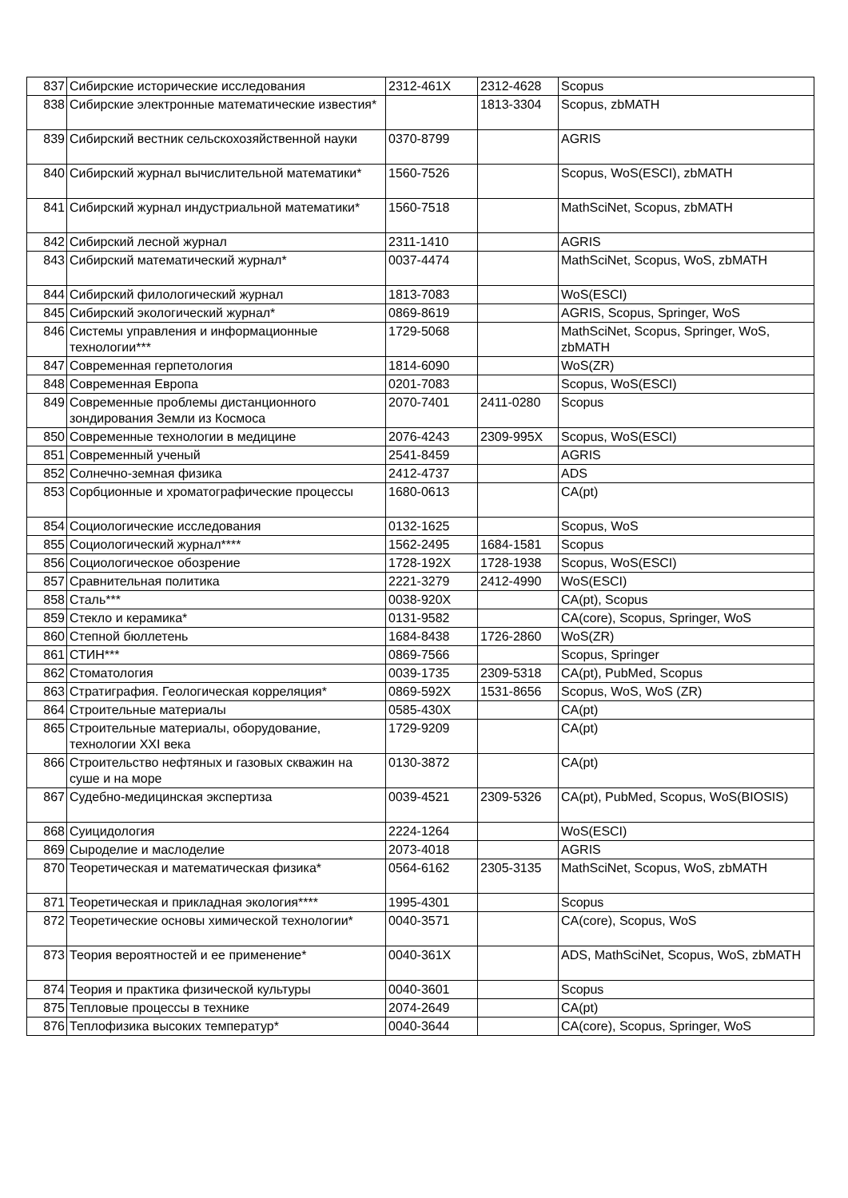| 837 | Сибирские исторические исследования | 2312-461X | 2312-4628 | Scopus |
| 838 | Сибирские электронные математические известия* | | 1813-3304 | Scopus, zbMATH |
| 839 | Сибирский вестник сельскохозяйственной науки | 0370-8799 | | AGRIS |
| 840 | Сибирский журнал вычислительной математики* | 1560-7526 | | Scopus, WoS(ESCI), zbMATH |
| 841 | Сибирский журнал индустриальной математики* | 1560-7518 | | MathSciNet, Scopus, zbMATH |
| 842 | Сибирский лесной журнал | 2311-1410 | | AGRIS |
| 843 | Сибирский математический журнал* | 0037-4474 | | MathSciNet, Scopus, WoS, zbMATH |
| 844 | Сибирский филологический журнал | 1813-7083 | | WoS(ESCI) |
| 845 | Сибирский экологический журнал* | 0869-8619 | | AGRIS, Scopus, Springer, WoS |
| 846 | Системы управления и информационные технологии*** | 1729-5068 | | MathSciNet, Scopus, Springer, WoS, zbMATH |
| 847 | Современная герпетология | 1814-6090 | | WoS(ZR) |
| 848 | Современная Европа | 0201-7083 | | Scopus, WoS(ESCI) |
| 849 | Современные проблемы дистанционного зондирования Земли из Космоса | 2070-7401 | 2411-0280 | Scopus |
| 850 | Современные технологии в медицине | 2076-4243 | 2309-995X | Scopus, WoS(ESCI) |
| 851 | Современный ученый | 2541-8459 | | AGRIS |
| 852 | Солнечно-земная физика | 2412-4737 | | ADS |
| 853 | Сорбционные и хроматографические процессы | 1680-0613 | | CA(pt) |
| 854 | Социологические исследования | 0132-1625 | | Scopus, WoS |
| 855 | Социологический журнал**** | 1562-2495 | 1684-1581 | Scopus |
| 856 | Социологическое обозрение | 1728-192X | 1728-1938 | Scopus, WoS(ESCI) |
| 857 | Сравнительная политика | 2221-3279 | 2412-4990 | WoS(ESCI) |
| 858 | Сталь*** | 0038-920X | | CA(pt), Scopus |
| 859 | Стекло и керамика* | 0131-9582 | | CA(core), Scopus, Springer, WoS |
| 860 | Степной бюллетень | 1684-8438 | 1726-2860 | WoS(ZR) |
| 861 | СТИН*** | 0869-7566 | | Scopus, Springer |
| 862 | Стоматология | 0039-1735 | 2309-5318 | CA(pt), PubMed, Scopus |
| 863 | Стратиграфия. Геологическая корреляция* | 0869-592X | 1531-8656 | Scopus, WoS, WoS (ZR) |
| 864 | Строительные материалы | 0585-430X | | CA(pt) |
| 865 | Строительные материалы, оборудование, технологии XXI века | 1729-9209 | | CA(pt) |
| 866 | Строительство нефтяных и газовых скважин на суше и на море | 0130-3872 | | CA(pt) |
| 867 | Судебно-медицинская экспертиза | 0039-4521 | 2309-5326 | CA(pt), PubMed, Scopus, WoS(BIOSIS) |
| 868 | Суицидология | 2224-1264 | | WoS(ESCI) |
| 869 | Сыроделие и маслоделие | 2073-4018 | | AGRIS |
| 870 | Теоретическая и математическая физика* | 0564-6162 | 2305-3135 | MathSciNet, Scopus, WoS, zbMATH |
| 871 | Теоретическая и прикладная экология**** | 1995-4301 | | Scopus |
| 872 | Теоретические основы химической технологии* | 0040-3571 | | CA(core), Scopus, WoS |
| 873 | Теория вероятностей и ее применение* | 0040-361X | | ADS, MathSciNet, Scopus, WoS, zbMATH |
| 874 | Теория и практика физической культуры | 0040-3601 | | Scopus |
| 875 | Тепловые процессы в технике | 2074-2649 | | CA(pt) |
| 876 | Теплофизика высоких температур* | 0040-3644 | | CA(core), Scopus, Springer, WoS |